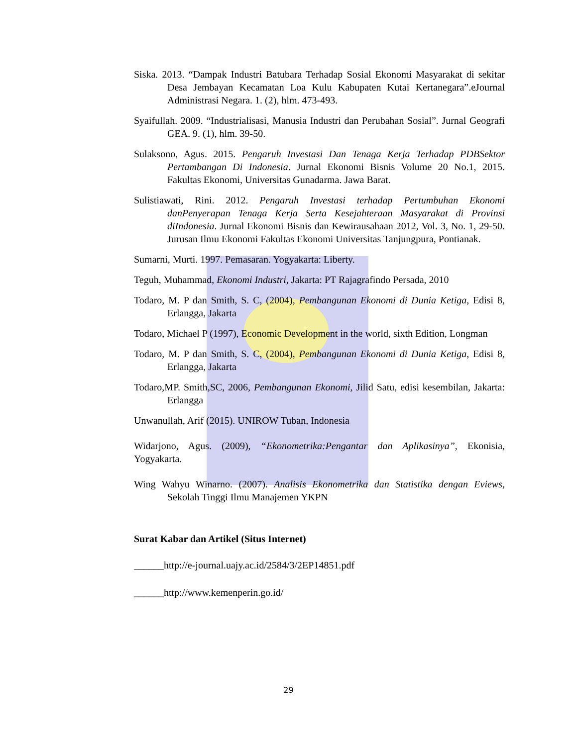Siska. 2013. “Dampak Industri Batubara Terhadap Sosial Ekonomi Masyarakat di sekitar Desa Jembayan Kecamatan Loa Kulu Kabupaten Kutai Kertanegara”.eJournal Administrasi Negara. 1. (2), hlm. 473-493.
Syaifullah. 2009. “Industrialisasi, Manusia Industri dan Perubahan Sosial”. Jurnal Geografi GEA. 9. (1), hlm. 39-50.
Sulaksono, Agus. 2015. Pengaruh Investasi Dan Tenaga Kerja Terhadap PDBSektor Pertambangan Di Indonesia. Jurnal Ekonomi Bisnis Volume 20 No.1, 2015. Fakultas Ekonomi, Universitas Gunadarma. Jawa Barat.
Sulistiawati, Rini. 2012. Pengaruh Investasi terhadap Pertumbuhan Ekonomi danPenyerapan Tenaga Kerja Serta Kesejahteraan Masyarakat di Provinsi diIndonesia. Jurnal Ekonomi Bisnis dan Kewirausahaan 2012, Vol. 3, No. 1, 29-50. Jurusan Ilmu Ekonomi Fakultas Ekonomi Universitas Tanjungpura, Pontianak.
Sumarni, Murti. 1997. Pemasaran. Yogyakarta: Liberty.
Teguh, Muhammad, Ekonomi Industri, Jakarta: PT Rajagrafindo Persada, 2010
Todaro, M. P dan Smith, S. C, (2004), Pembangunan Ekonomi di Dunia Ketiga, Edisi 8, Erlangga, Jakarta
Todaro, Michael P (1997), Economic Development in the world, sixth Edition, Longman
Todaro, M. P dan Smith, S. C, (2004), Pembangunan Ekonomi di Dunia Ketiga, Edisi 8, Erlangga, Jakarta
Todaro,MP. Smith,SC, 2006, Pembangunan Ekonomi, Jilid Satu, edisi kesembilan, Jakarta: Erlangga
Unwanullah, Arif (2015). UNIROW Tuban, Indonesia
Widarjono, Agus. (2009), “Ekonometrika:Pengantar dan Aplikasinya”, Ekonisia, Yogyakarta.
Wing Wahyu Winarno. (2007). Analisis Ekonometrika dan Statistika dengan Eviews, Sekolah Tinggi Ilmu Manajemen YKPN
Surat Kabar dan Artikel (Situs Internet)
______http://e-journal.uajy.ac.id/2584/3/2EP14851.pdf
______http://www.kemenperin.go.id/
29